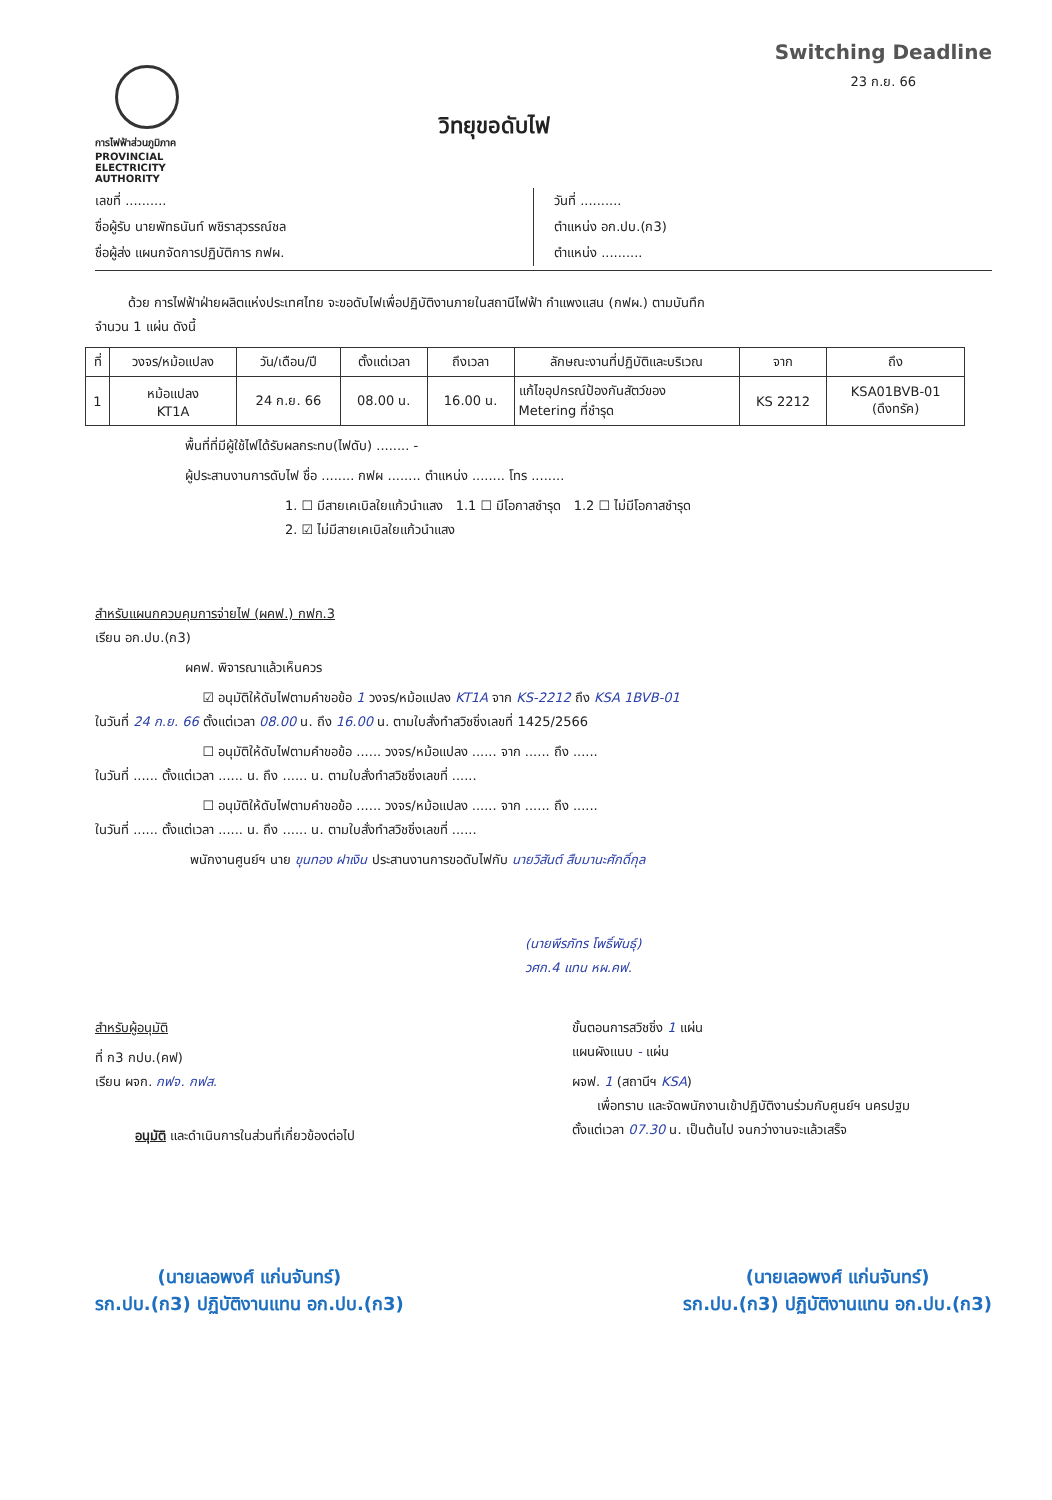การไฟฟ้าส่วนภูมิภาค
PROVINCIAL ELECTRICITY AUTHORITY
วิทยุขอดับไฟ
Switching Deadline
23 ก.ย. 66
เลขที่ ..........
ชื่อผู้รับ นายพัทธนันท์ พชิราสุวรรณ์ชล
ชื่อผู้ส่ง แผนกจัดการปฏิบัติการ กฟผ.
วันที่ ..........
ตำแหน่ง อก.ปบ.(ก3)
ตำแหน่ง ..........
ด้วย การไฟฟ้าฝ่ายผลิตแห่งประเทศไทย จะขอดับไฟเพื่อปฏิบัติงานภายในสถานีไฟฟ้า กำแพงแสน (กฟผ.) ตามบันทึก
จำนวน 1 แผ่น ดังนี้
| ที่ | วงจร/หม้อแปลง | วัน/เดือน/ปี | ตั้งแต่เวลา | ถึงเวลา | ลักษณะงานที่ปฏิบัติและบริเวณ | จาก | ถึง |
| --- | --- | --- | --- | --- | --- | --- | --- |
| 1 | หม้อแปลง KT1A | 24 ก.ย. 66 | 08.00 น. | 16.00 น. | แก้ไขอุปกรณ์ป้องกันสัตว์ของ Metering ที่ชำรุด | KS 2212 | KSA01BVB-01 (ดึงทรัค) |
พื้นที่ที่มีผู้ใช้ไฟได้รับผลกระทบ(ไฟดับ) ........ -
ผู้ประสานงานการดับไฟ ชื่อ ........ กฟผ ........ ตำแหน่ง ........ โทร ........
1. ☐ มีสายเคเบิลใยแก้วนำแสง 1.1 ☐ มีโอกาสชำรุด 1.2 ☐ ไม่มีโอกาสชำรุด
2. ☑ ไม่มีสายเคเบิลใยแก้วนำแสง
สำหรับแผนกควบคุมการจ่ายไฟ (ผคฟ.) กฟก.3
เรียน อก.ปบ.(ก3)
ผคฟ. พิจารณาแล้วเห็นควร
☑ อนุมัติให้ดับไฟตามคำขอข้อ 1 วงจร/หม้อแปลง KT1A จาก KS-2212 ถึง KSA 1BVB-01
ในวันที่ 24 ก.ย. 66 ตั้งแต่เวลา 08.00 น. ถึง 16.00 น. ตามใบสั่งทำสวิชชิ่งเลขที่ 1425/2566
☐ อนุมัติให้ดับไฟตามคำขอข้อ ...... วงจร/หม้อแปลง ...... จาก ...... ถึง ......
ในวันที่ ...... ตั้งแต่เวลา ...... น. ถึง ...... น. ตามใบสั่งทำสวิชชิ่งเลขที่ ......
☐ อนุมัติให้ดับไฟตามคำขอข้อ ...... วงจร/หม้อแปลง ...... จาก ...... ถึง ......
ในวันที่ ...... ตั้งแต่เวลา ...... น. ถึง ...... น. ตามใบสั่งทำสวิชชิ่งเลขที่ ......
พนักงานศูนย์ฯ นาย ขุนทอง ฝาเงิน ประสานงานการขอดับไฟกับ นายวิสันต์ สืบมานะศักดิ์กุล
(นายพีรภัทร โพธิ์พันธุ์)
วศก.4 แทน หผ.คฟ.
สำหรับผู้อนุมัติ
ที่ ก3 กปบ.(คฟ)
เรียน ผจก. กฟจ. กฟส.
อนุมัติ และดำเนินการในส่วนที่เกี่ยวข้องต่อไป
ขั้นตอนการสวิชชิ่ง 1 แผ่น
แผนผังแนบ - แผ่น
ผจฟ. 1 (สถานีฯ KSA)
เพื่อทราบ และจัดพนักงานเข้าปฏิบัติงานร่วมกับศูนย์ฯ นครปฐม
ตั้งแต่เวลา 07.30 น. เป็นต้นไป จนกว่างานจะแล้วเสร็จ
(นายเลอพงศ์ แก่นจันทร์)
รก.ปบ.(ก3) ปฏิบัติงานแทน อก.ปบ.(ก3)
(นายเลอพงศ์ แก่นจันทร์)
รก.ปบ.(ก3) ปฏิบัติงานแทน อก.ปบ.(ก3)